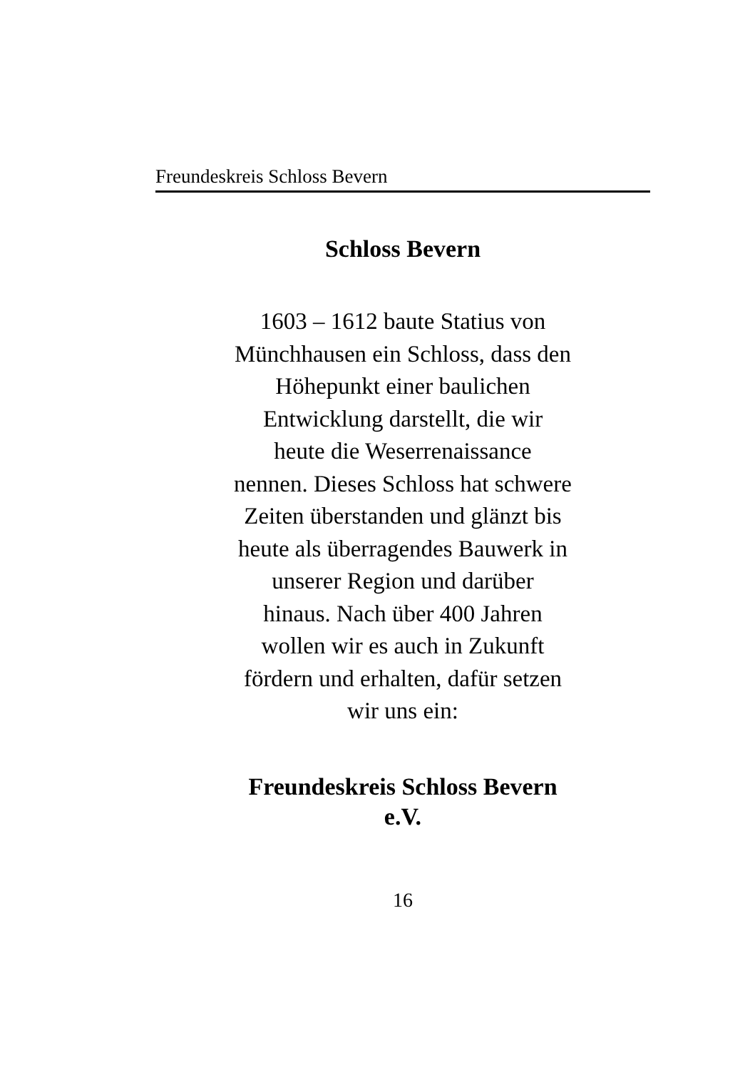Freundeskreis Schloss Bevern
Schloss Bevern
1603 – 1612 baute Statius von
Münchhausen ein Schloss, dass den
Höhepunkt einer baulichen
Entwicklung darstellt, die wir
heute die Weserrenaissance
nennen. Dieses Schloss hat schwere
Zeiten überstanden und glänzt bis
heute als überragendes Bauwerk in
unserer Region und darüber
hinaus. Nach über 400 Jahren
wollen wir es auch in Zukunft
fördern und erhalten, dafür setzen
wir uns ein:
Freundeskreis Schloss Bevern
e.V.
16